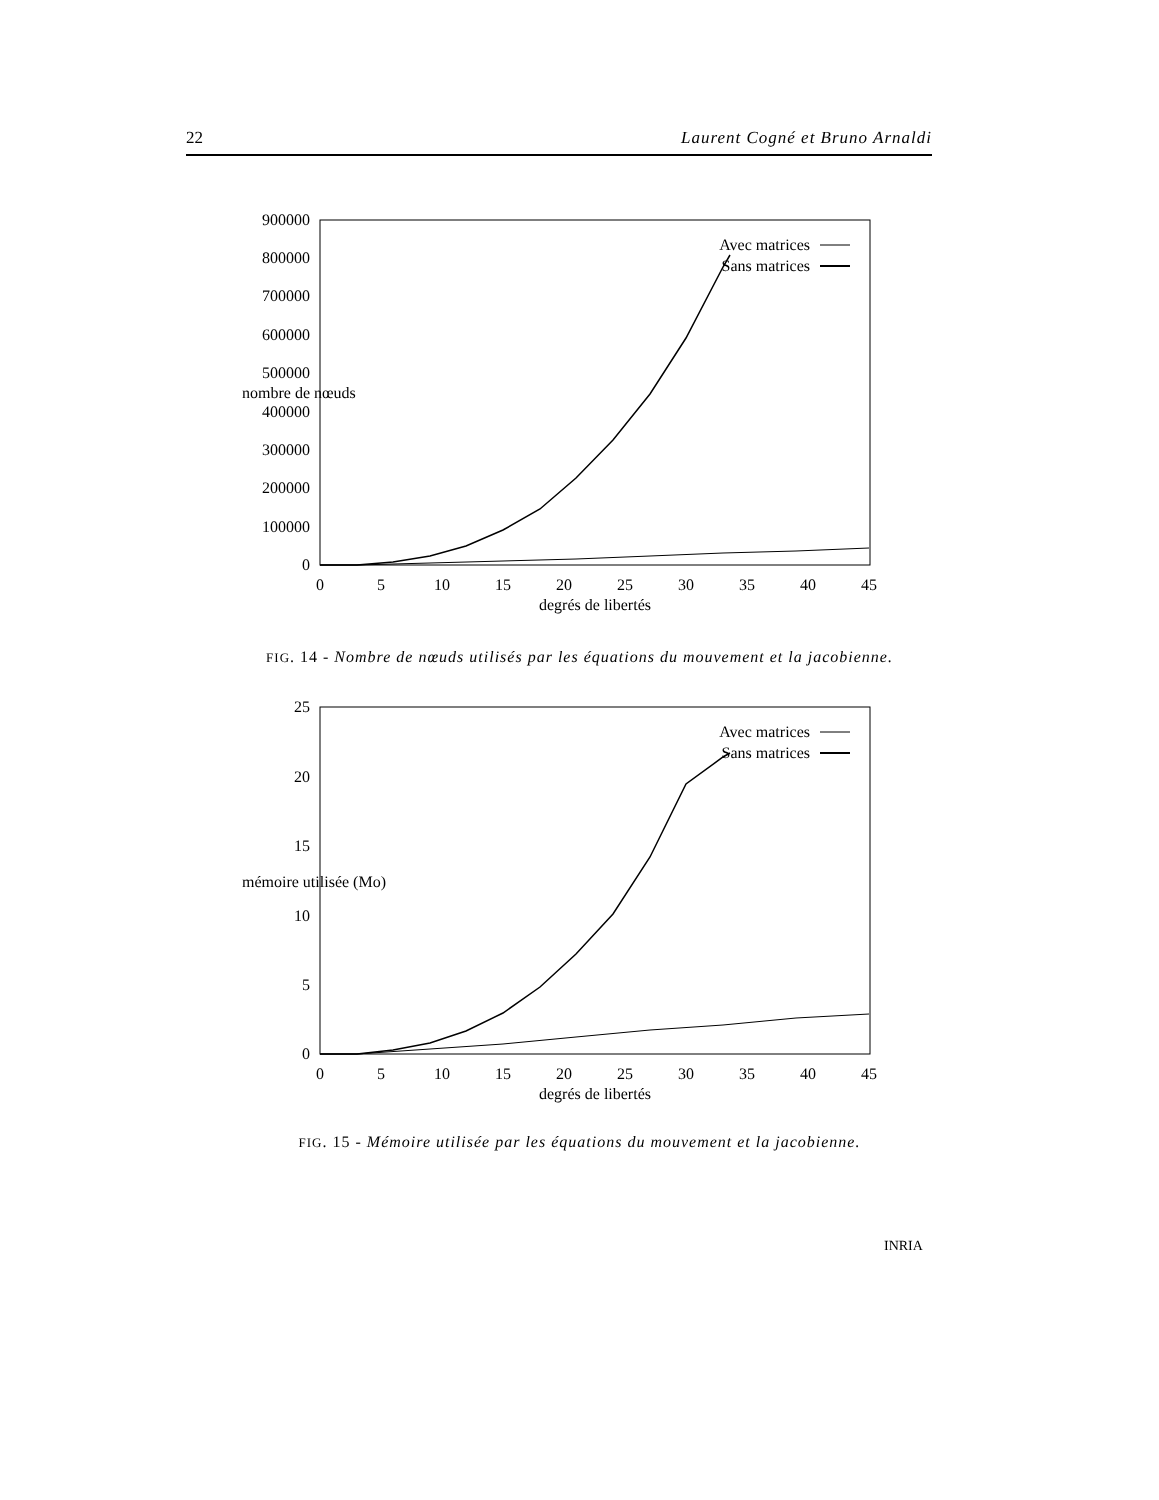22 Laurent Cogné et Bruno Arnaldi
900000
800000
700000
600000
500000
400000
300000
200000
100000
0
nombre de nœuds
0
5
10
15
20
25
30
35
40
45
degrés de libertés
Avec matrices
Sans matrices
FIG. 14 - Nombre de nœuds utilisés par les équations du mouvement et la jacobienne.
25
20
15
10
5
0
mémoire utilisée (Mo)
0
5
10
15
20
25
30
35
40
45
degrés de libertés
Avec matrices
Sans matrices
FIG. 15 - Mémoire utilisée par les équations du mouvement et la jacobienne.
INRIA